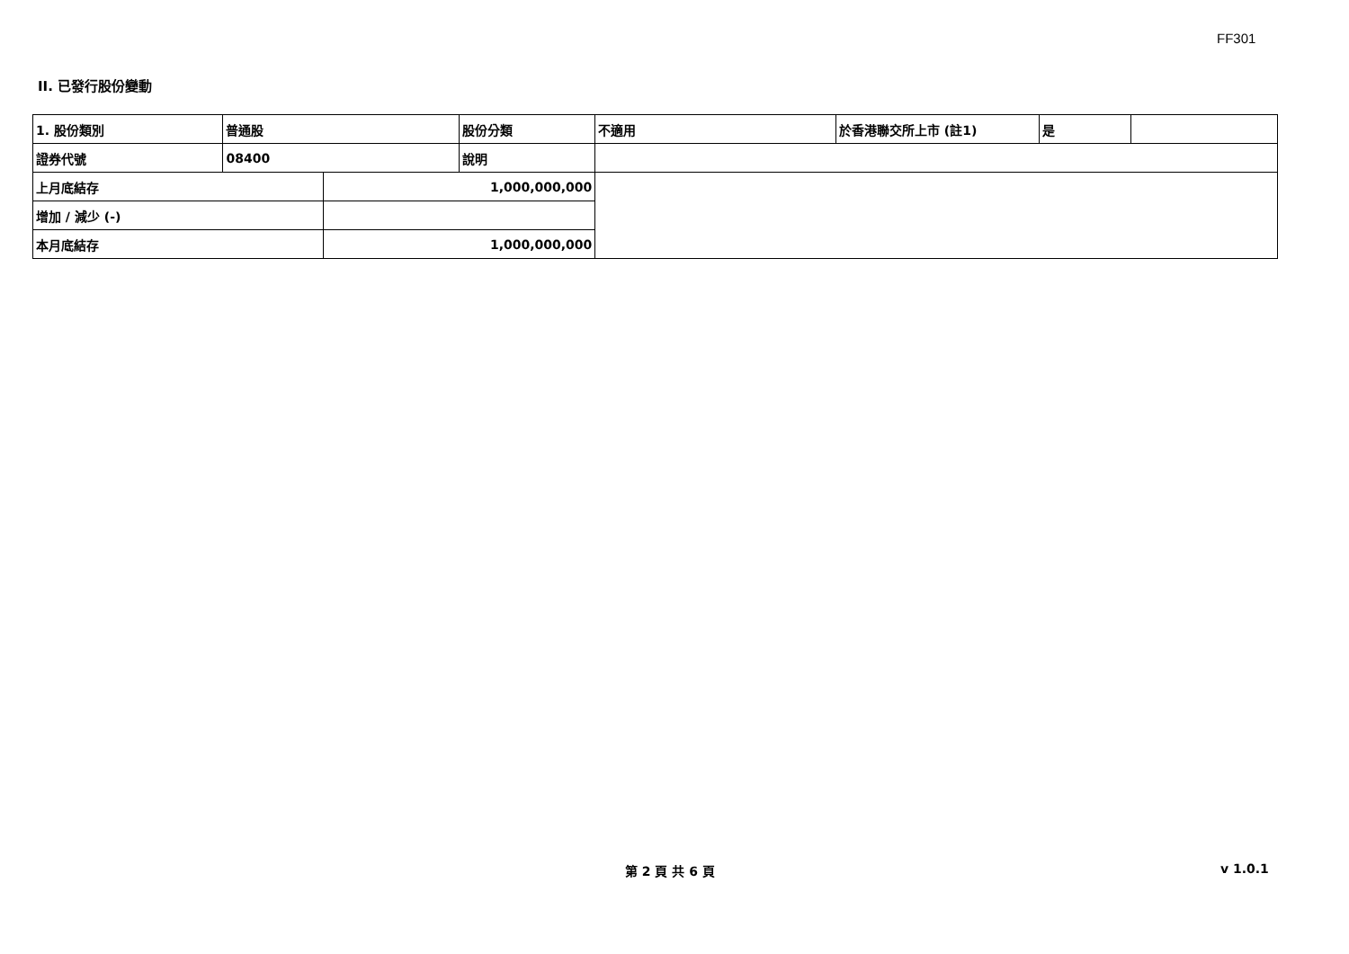FF301
II. 已發行股份變動
| 1. 股份類別 | 普通股 | | 股份分類 | 不適用 | 於香港聯交所上市 (註1) | 是 | |
| 證券代號 | 08400 | | 說明 | | | | |
| 上月底結存 | | 1,000,000,000 | | | | | |
| 增加 / 減少 (-) | | | | | | | |
| 本月底結存 | | 1,000,000,000 | | | | | |
第 2 頁 共 6 頁 v 1.0.1